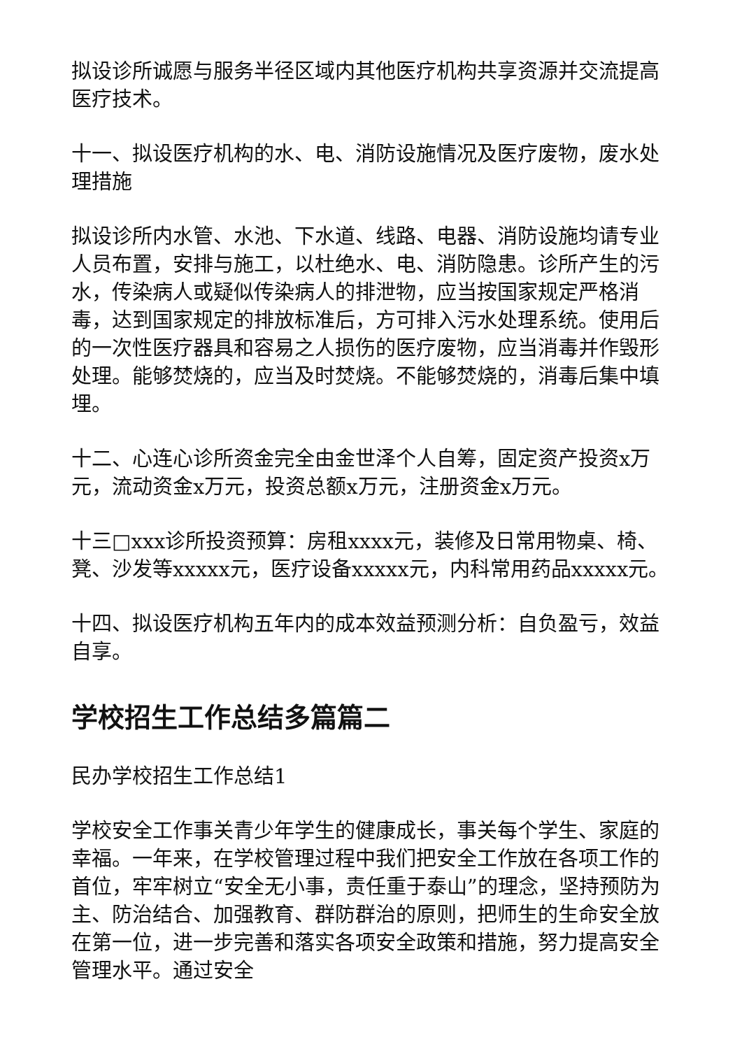拟设诊所诚愿与服务半径区域内其他医疗机构共享资源并交流提高医疗技术。
十一、拟设医疗机构的水、电、消防设施情况及医疗废物，废水处理措施
拟设诊所内水管、水池、下水道、线路、电器、消防设施均请专业人员布置，安排与施工，以杜绝水、电、消防隐患。诊所产生的污水，传染病人或疑似传染病人的排泄物，应当按国家规定严格消毒，达到国家规定的排放标准后，方可排入污水处理系统。使用后的一次性医疗器具和容易之人损伤的医疗废物，应当消毒并作毁形处理。能够焚烧的，应当及时焚烧。不能够焚烧的，消毒后集中填埋。
十二、心连心诊所资金完全由金世泽个人自筹，固定资产投资x万元，流动资金x万元，投资总额x万元，注册资金x万元。
十三□xxx诊所投资预算：房租xxxx元，装修及日常用物桌、椅、凳、沙发等xxxxx元，医疗设备xxxxx元，内科常用药品xxxxx元。
十四、拟设医疗机构五年内的成本效益预测分析：自负盈亏，效益自享。
学校招生工作总结多篇篇二
民办学校招生工作总结1
学校安全工作事关青少年学生的健康成长，事关每个学生、家庭的幸福。一年来，在学校管理过程中我们把安全工作放在各项工作的首位，牢牢树立“安全无小事，责任重于泰山”的理念，坚持预防为主、防治结合、加强教育、群防群治的原则，把师生的生命安全放在第一位，进一步完善和落实各项安全政策和措施，努力提高安全管理水平。通过安全